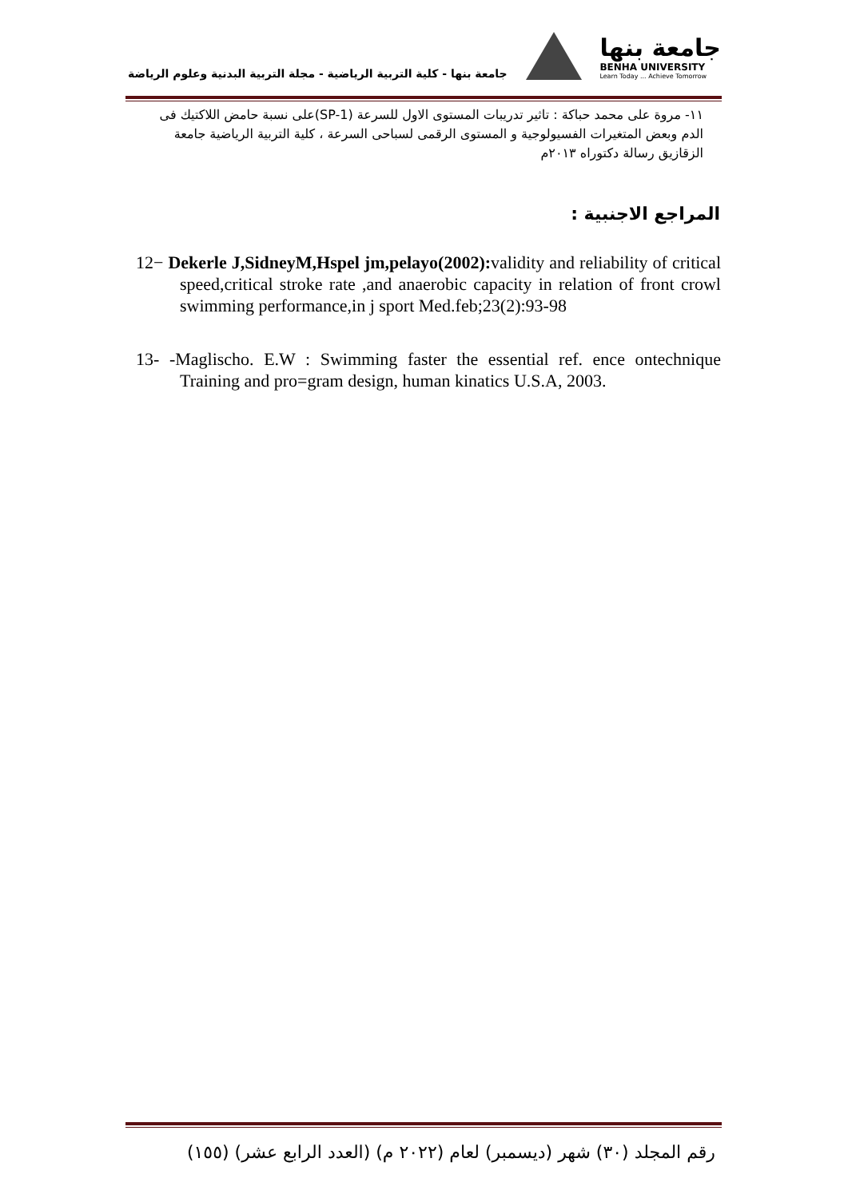جامعة بنها
BENHA UNIVERSITY
Learn Today ... Achieve Tomorrow
جامعة بنها - كلية التربية الرياضية - مجلة التربية البدنية وعلوم الرياضة
١١- مروة على محمد حباكة : تاثير تدريبات المستوى الاول للسرعة (SP-1)على نسبة حامض اللاكتيك فى الدم وبعض المتغيرات الفسيولوجية و المستوى الرقمى لسباحى السرعة ، كلية التربية الرياضية جامعة الزقازيق رسالة دكتوراه ٢٠١٣م
المراجع الاجنبية :
12− Dekerle J,SidneyM,Hspel jm,pelayo(2002): validity and reliability of critical speed,critical stroke rate ,and anaerobic capacity in relation of front crowl swimming performance,in j sport Med.feb;23(2):93-98
13- -Maglischo. E.W : Swimming faster the essential ref. ence ontechnique Training and pro=gram design, human kinatics U.S.A, 2003.
رقم المجلد (٣٠) شهر (ديسمبر) لعام (٢٠٢٢ م) (العدد الرابع عشر) (١٥٥)